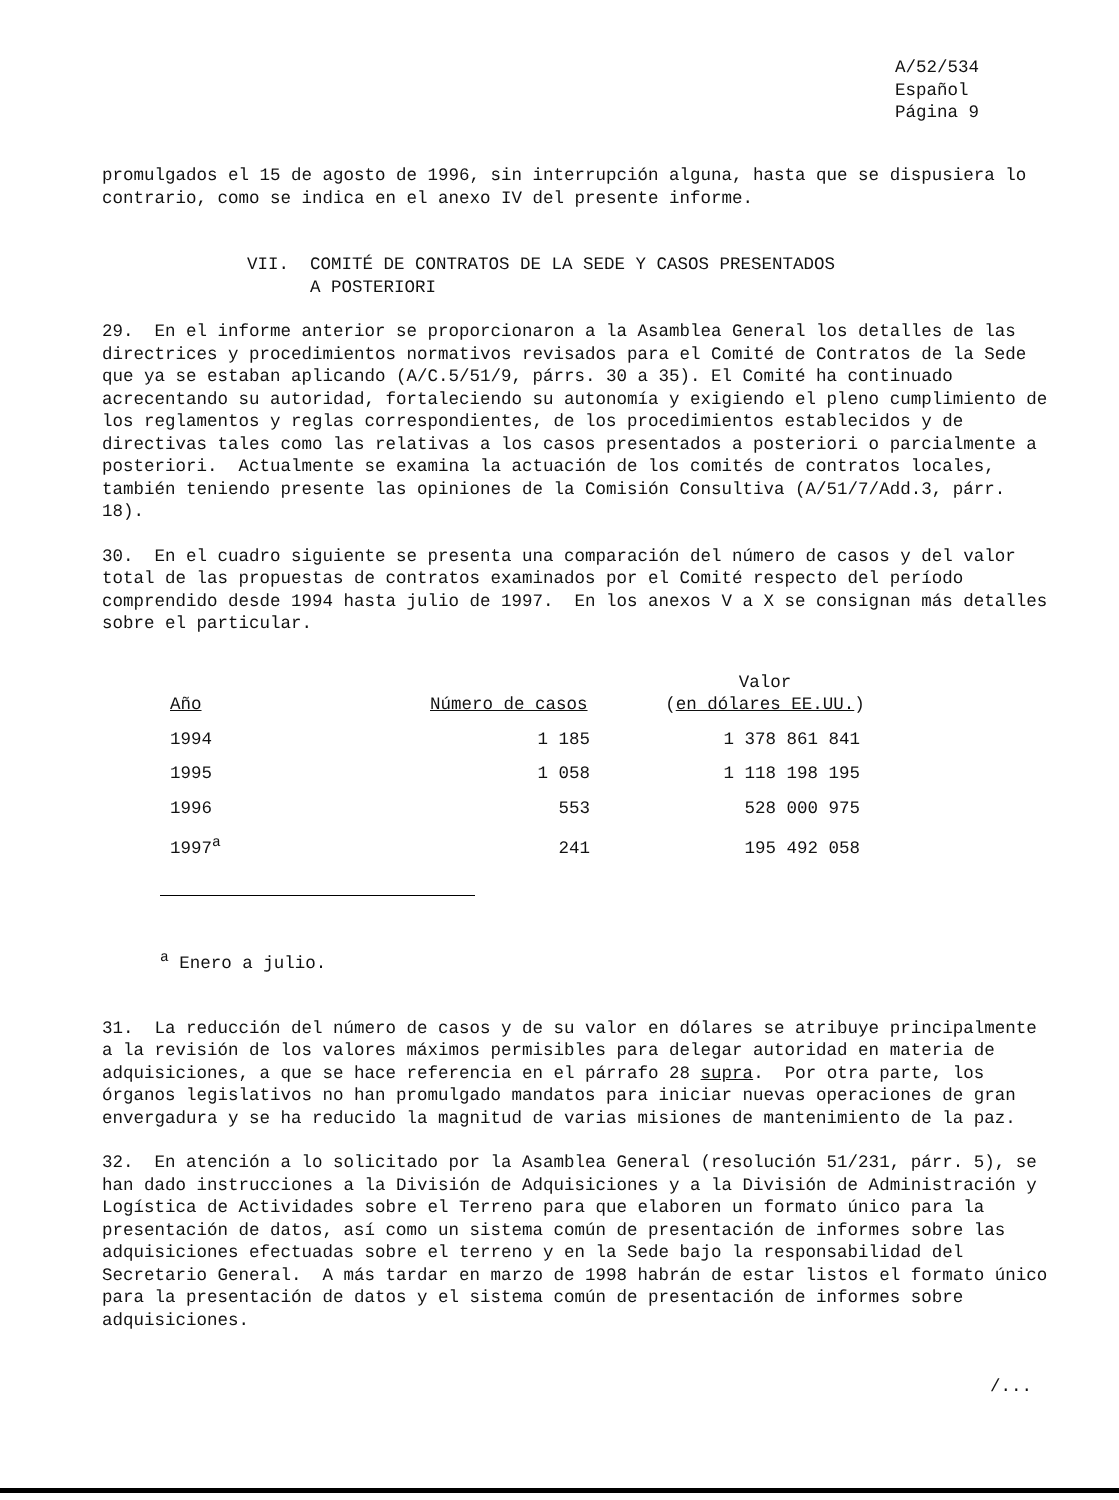A/52/534
Español
Página 9
promulgados el 15 de agosto de 1996, sin interrupción alguna, hasta que se dispusiera lo contrario, como se indica en el anexo IV del presente informe.
VII. COMITÉ DE CONTRATOS DE LA SEDE Y CASOS PRESENTADOS
A POSTERIORI
29. En el informe anterior se proporcionaron a la Asamblea General los detalles de las directrices y procedimientos normativos revisados para el Comité de Contratos de la Sede que ya se estaban aplicando (A/C.5/51/9, párrs. 30 a 35). El Comité ha continuado acrecentando su autoridad, fortaleciendo su autonomía y exigiendo el pleno cumplimiento de los reglamentos y reglas correspondientes, de los procedimientos establecidos y de directivas tales como las relativas a los casos presentados a posteriori o parcialmente a posteriori. Actualmente se examina la actuación de los comités de contratos locales, también teniendo presente las opiniones de la Comisión Consultiva (A/51/7/Add.3, párr. 18).
30. En el cuadro siguiente se presenta una comparación del número de casos y del valor total de las propuestas de contratos examinados por el Comité respecto del período comprendido desde 1994 hasta julio de 1997. En los anexos V a X se consignan más detalles sobre el particular.
| Año | Número de casos | Valor ( en dólares EE.UU. ) |
| --- | --- | --- |
| 1994 | 1 185 | 1 378 861 841 |
| 1995 | 1 058 | 1 118 198 195 |
| 1996 | 553 | 528 000 975 |
| 1997<sup>a</sup> | 241 | 195 492 058 |
<sup>a</sup> Enero a julio.
31. La reducción del número de casos y de su valor en dólares se atribuye principalmente a la revisión de los valores máximos permisibles para delegar autoridad en materia de adquisiciones, a que se hace referencia en el párrafo 28 supra. Por otra parte, los órganos legislativos no han promulgado mandatos para iniciar nuevas operaciones de gran envergadura y se ha reducido la magnitud de varias misiones de mantenimiento de la paz.
32. En atención a lo solicitado por la Asamblea General (resolución 51/231, párr. 5), se han dado instrucciones a la División de Adquisiciones y a la División de Administración y Logística de Actividades sobre el Terreno para que elaboren un formato único para la presentación de datos, así como un sistema común de presentación de informes sobre las adquisiciones efectuadas sobre el terreno y en la Sede bajo la responsabilidad del Secretario General. A más tardar en marzo de 1998 habrán de estar listos el formato único para la presentación de datos y el sistema común de presentación de informes sobre adquisiciones.
/...